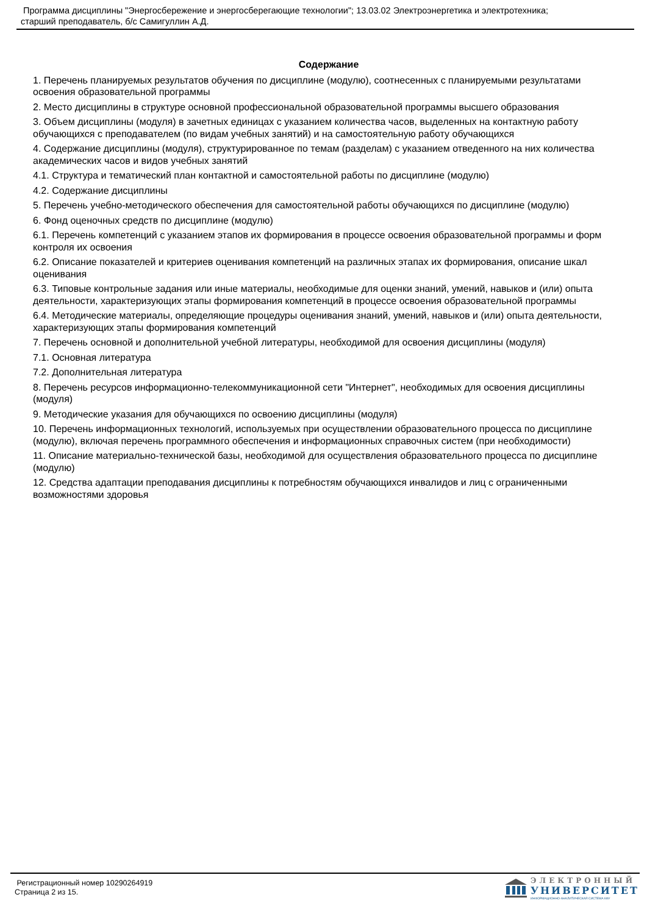Программа дисциплины "Энергосбережение и энергосберегающие технологии"; 13.03.02 Электроэнергетика и электротехника;
старший преподаватель, б/с Самигуллин А.Д.
Содержание
1. Перечень планируемых результатов обучения по дисциплине (модулю), соотнесенных с планируемыми результатами освоения образовательной программы
2. Место дисциплины в структуре основной профессиональной образовательной программы высшего образования
3. Объем дисциплины (модуля) в зачетных единицах с указанием количества часов, выделенных на контактную работу обучающихся с преподавателем (по видам учебных занятий) и на самостоятельную работу обучающихся
4. Содержание дисциплины (модуля), структурированное по темам (разделам) с указанием отведенного на них количества академических часов и видов учебных занятий
4.1. Структура и тематический план контактной и самостоятельной работы по дисциплине (модулю)
4.2. Содержание дисциплины
5. Перечень учебно-методического обеспечения для самостоятельной работы обучающихся по дисциплине (модулю)
6. Фонд оценочных средств по дисциплине (модулю)
6.1. Перечень компетенций с указанием этапов их формирования в процессе освоения образовательной программы и форм контроля их освоения
6.2. Описание показателей и критериев оценивания компетенций на различных этапах их формирования, описание шкал оценивания
6.3. Типовые контрольные задания или иные материалы, необходимые для оценки знаний, умений, навыков и (или) опыта деятельности, характеризующих этапы формирования компетенций в процессе освоения образовательной программы
6.4. Методические материалы, определяющие процедуры оценивания знаний, умений, навыков и (или) опыта деятельности, характеризующих этапы формирования компетенций
7. Перечень основной и дополнительной учебной литературы, необходимой для освоения дисциплины (модуля)
7.1. Основная литература
7.2. Дополнительная литература
8. Перечень ресурсов информационно-телекоммуникационной сети "Интернет", необходимых для освоения дисциплины (модуля)
9. Методические указания для обучающихся по освоению дисциплины (модуля)
10. Перечень информационных технологий, используемых при осуществлении образовательного процесса по дисциплине (модулю), включая перечень программного обеспечения и информационных справочных систем (при необходимости)
11. Описание материально-технической базы, необходимой для осуществления образовательного процесса по дисциплине (модулю)
12. Средства адаптации преподавания дисциплины к потребностям обучающихся инвалидов и лиц с ограниченными возможностями здоровья
Регистрационный номер 10290264919
Страница 2 из 15.
ЭЛЕКТРОННЫЙ
УНИВЕРСИТЕТ
ИНФОРМАЦИОННО-АНАЛИТИЧЕСКАЯ СИСТЕМА КФУ